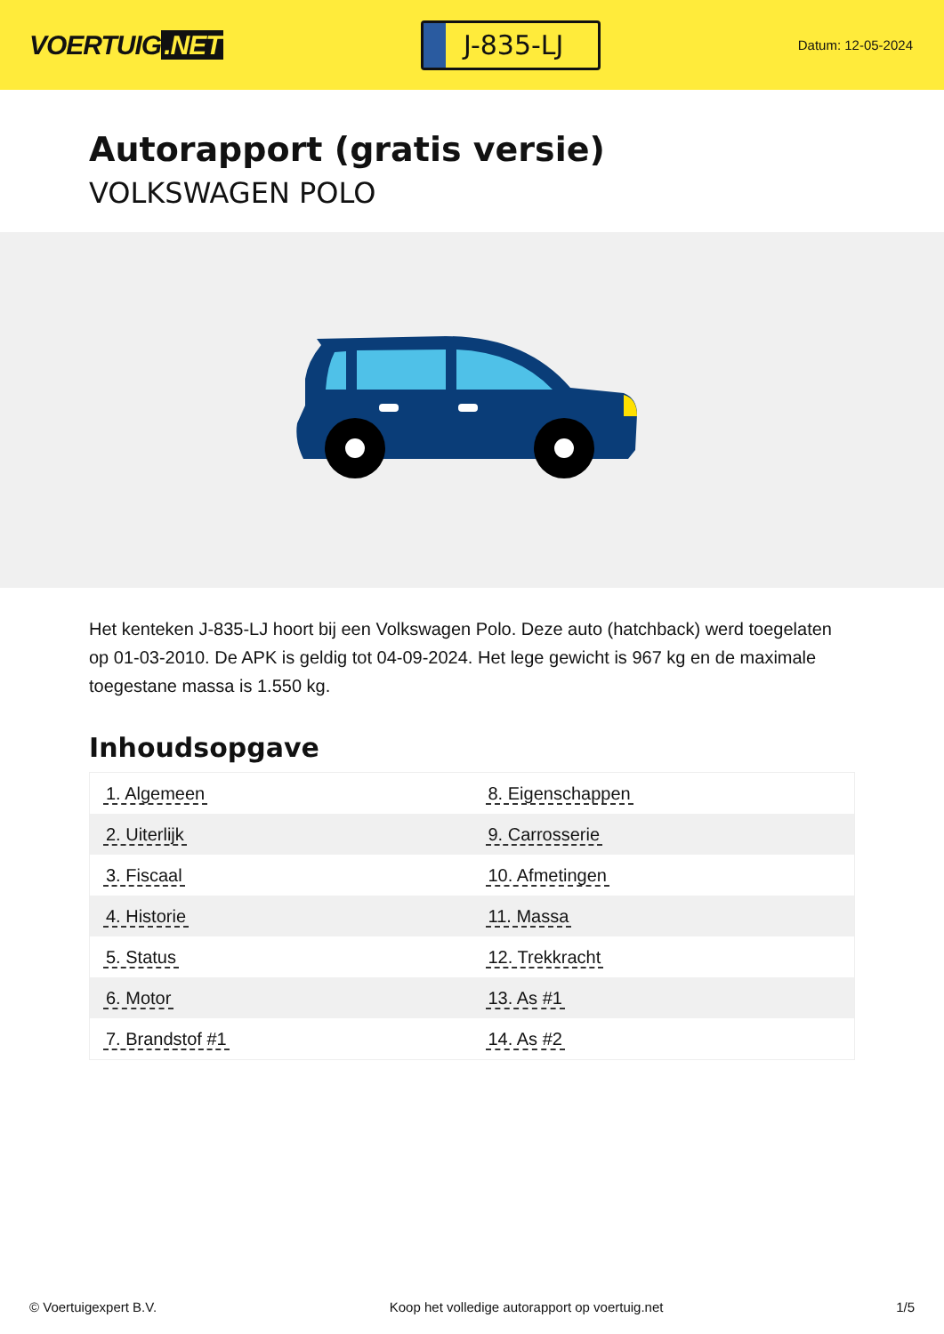VOERTUIG.NET
J-835-LJ
Datum: 12-05-2024
Autorapport (gratis versie)
VOLKSWAGEN POLO
Het kenteken J-835-LJ hoort bij een Volkswagen Polo. Deze auto (hatchback) werd toegelaten op 01-03-2010. De APK is geldig tot 04-09-2024. Het lege gewicht is 967 kg en de maximale toegestane massa is 1.550 kg.
Inhoudsopgave
| 1. Algemeen | 8. Eigenschappen |
| 2. Uiterlijk | 9. Carrosserie |
| 3. Fiscaal | 10. Afmetingen |
| 4. Historie | 11. Massa |
| 5. Status | 12. Trekkracht |
| 6. Motor | 13. As #1 |
| 7. Brandstof #1 | 14. As #2 |
© Voertuigexpert B.V. Koop het volledige autorapport op voertuig.net 1/5